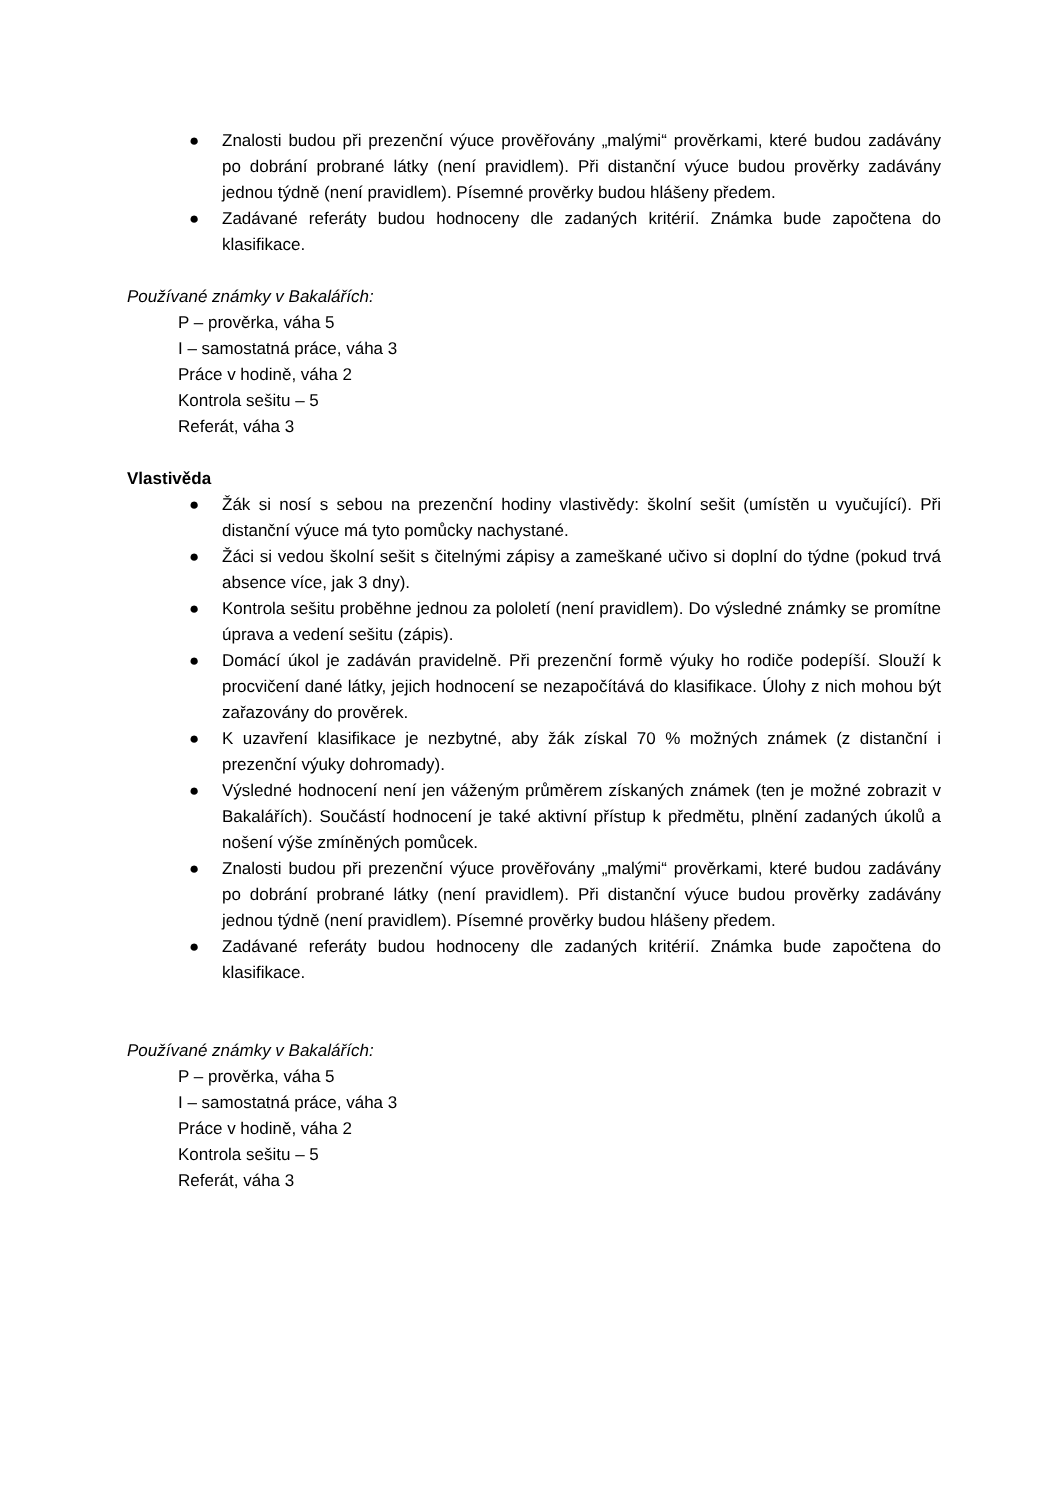● Znalosti budou při prezenční výuce prověřovány „malými“ prověrkami, které budou zadávány po dobrání probrané látky (není pravidlem). Při distanční výuce budou prověrky zadávány jednou týdně (není pravidlem). Písemné prověrky budou hlášeny předem.
● Zadávané referáty budou hodnoceny dle zadaných kritérií. Známka bude započtena do klasifikace.
Používané známky v Bakalářích:
P – prověrka, váha 5
I – samostatná práce, váha 3
Práce v hodině, váha 2
Kontrola sešitu – 5
Referát, váha 3
Vlastivěda
● Žák si nosí s sebou na prezenční hodiny vlastivědy: školní sešit (umístěn u vyučující). Při distanční výuce má tyto pomůcky nachystané.
● Žáci si vedou školní sešit s čitelnými zápisy a zameškané učivo si doplní do týdne (pokud trvá absence více, jak 3 dny).
● Kontrola sešitu proběhne jednou za pololetí (není pravidlem). Do výsledné známky se promítne úprava a vedení sešitu (zápis).
● Domácí úkol je zadáván pravidelně. Při prezenční formě výuky ho rodiče podepíší. Slouží k procvičení dané látky, jejich hodnocení se nezapočítává do klasifikace. Úlohy z nich mohou být zařazovány do prověrek.
● K uzavření klasifikace je nezbytné, aby žák získal 70 % možných známek (z distanční i prezenční výuky dohromady).
● Výsledné hodnocení není jen váženým průměrem získaných známek (ten je možné zobrazit v Bakalářích). Součástí hodnocení je také aktivní přístup k předmětu, plnění zadaných úkolů a nošení výše zmíněných pomůcek.
● Znalosti budou při prezenční výuce prověřovány „malými“ prověrkami, které budou zadávány po dobrání probrané látky (není pravidlem). Při distanční výuce budou prověrky zadávány jednou týdně (není pravidlem). Písemné prověrky budou hlášeny předem.
● Zadávané referáty budou hodnoceny dle zadaných kritérií. Známka bude započtena do klasifikace.
Používané známky v Bakalářích:
P – prověrka, váha 5
I – samostatná práce, váha 3
Práce v hodině, váha 2
Kontrola sešitu – 5
Referát, váha 3